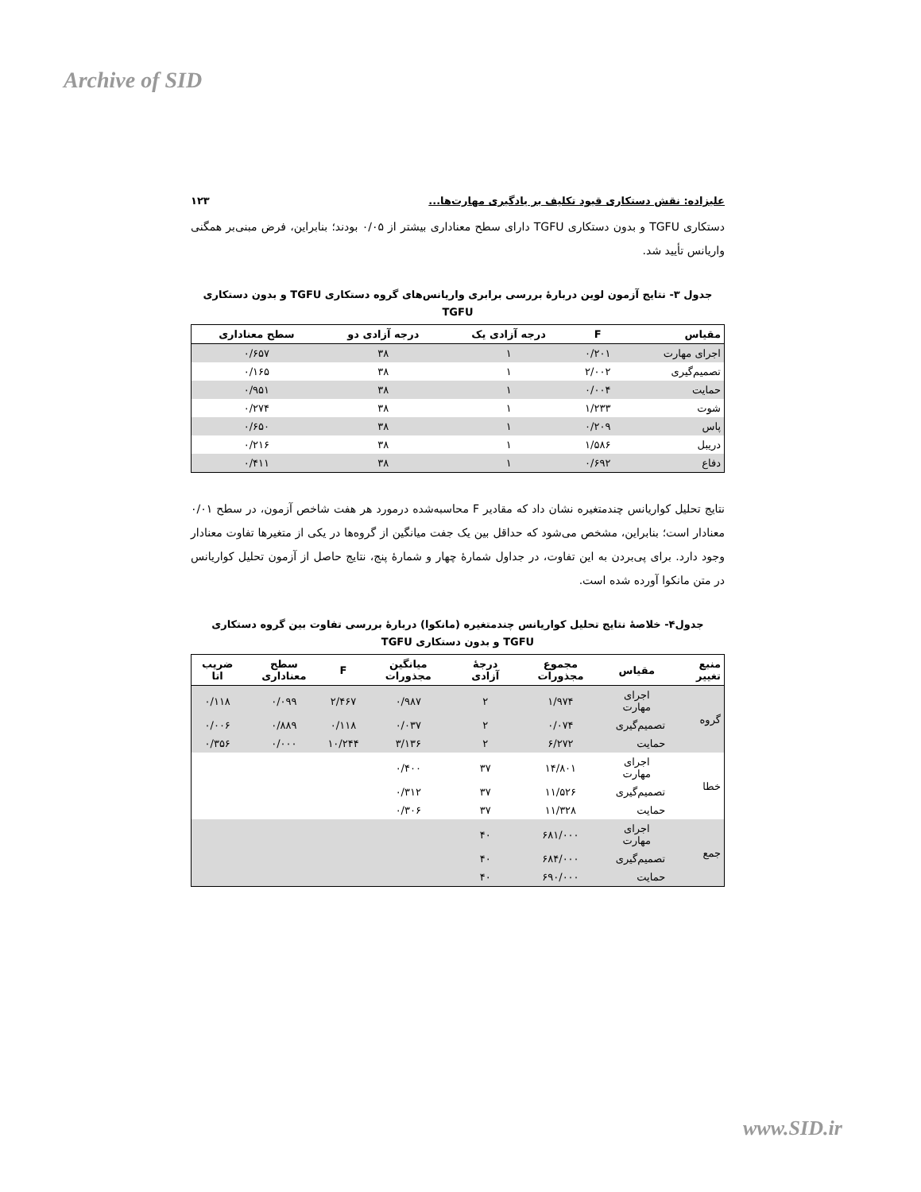Archive of SID
علیزاده: نقش دستکاری قیود تکلیف بر یادگیری مهارت‌ها... ۱۲۳
دستکاری TGFU و بدون دستکاری TGFU دارای سطح معناداری بیشتر از ۰/۰۵ بودند؛ بنابراین، فرض مبنی‌بر همگنی واریانس تأیید شد.
جدول ۳- نتایج آزمون لوین دربارهٔ بررسی برابری واریانس‌های گروه دستکاری TGFU و بدون دستکاری TGFU
| مقیاس | F | درجه آزادی یک | درجه آزادی دو | سطح معناداری |
| --- | --- | --- | --- | --- |
| اجرای مهارت | ۰/۲۰۱ | ۱ | ۳۸ | ۰/۶۵۷ |
| تصمیم‌گیری | ۲/۰۰۲ | ۱ | ۳۸ | ۰/۱۶۵ |
| حمایت | ۰/۰۰۴ | ۱ | ۳۸ | ۰/۹۵۱ |
| شوت | ۱/۲۳۳ | ۱ | ۳۸ | ۰/۲۷۴ |
| پاس | ۰/۲۰۹ | ۱ | ۳۸ | ۰/۶۵۰ |
| دریبل | ۱/۵۸۶ | ۱ | ۳۸ | ۰/۲۱۶ |
| دفاع | ۰/۶۹۲ | ۱ | ۳۸ | ۰/۴۱۱ |
نتایج تحلیل کواریانس چندمتغیره نشان داد که مقادیر F محاسبه‌شده درمورد هر هفت شاخص آزمون، در سطح ۰/۰۱ معنادار است؛ بنابراین، مشخص می‌شود که حداقل بین یک جفت میانگین از گروه‌ها در یکی از متغیرها تفاوت معنادار وجود دارد. برای پی‌بردن به این تفاوت، در جداول شمارهٔ چهار و شمارهٔ پنج، نتایج حاصل از آزمون تحلیل کواریانس در متن مانکوا آورده شده است.
جدول۴- خلاصهٔ نتایج تحلیل کواریانس چندمتغیره (مانکوا) دربارهٔ بررسی تفاوت بین گروه دستکاری TGFU و بدون دستکاری TGFU
| منبع تغییر | مقیاس | مجموع مجذورات | درجهٔ آزادی | میانگین مجذورات | F | سطح معناداری | ضریب اتا |
| --- | --- | --- | --- | --- | --- | --- | --- |
| گروه | اجرای مهارت | ۱/۹۷۴ | ۲ | ۰/۹۸۷ | ۲/۴۶۷ | ۰/۰۹۹ | ۰/۱۱۸ |
| | تصمیم‌گیری | ۰/۰۷۴ | ۲ | ۰/۰۳۷ | ۰/۱۱۸ | ۰/۸۸۹ | ۰/۰۰۶ |
| | حمایت | ۶/۲۷۲ | ۲ | ۳/۱۳۶ | ۱۰/۲۴۴ | ۰/۰۰۰ | ۰/۳۵۶ |
| خطا | اجرای مهارت | ۱۴/۸۰۱ | ۳۷ | ۰/۴۰۰ | | | |
| | تصمیم‌گیری | ۱۱/۵۲۶ | ۳۷ | ۰/۳۱۲ | | | |
| | حمایت | ۱۱/۳۲۸ | ۳۷ | ۰/۳۰۶ | | | |
| جمع | اجرای مهارت | ۶۸۱/۰۰۰ | ۴۰ | | | | |
| | تصمیم‌گیری | ۶۸۴/۰۰۰ | ۴۰ | | | | |
| | حمایت | ۶۹۰/۰۰۰ | ۴۰ | | | | |
www.SID.ir